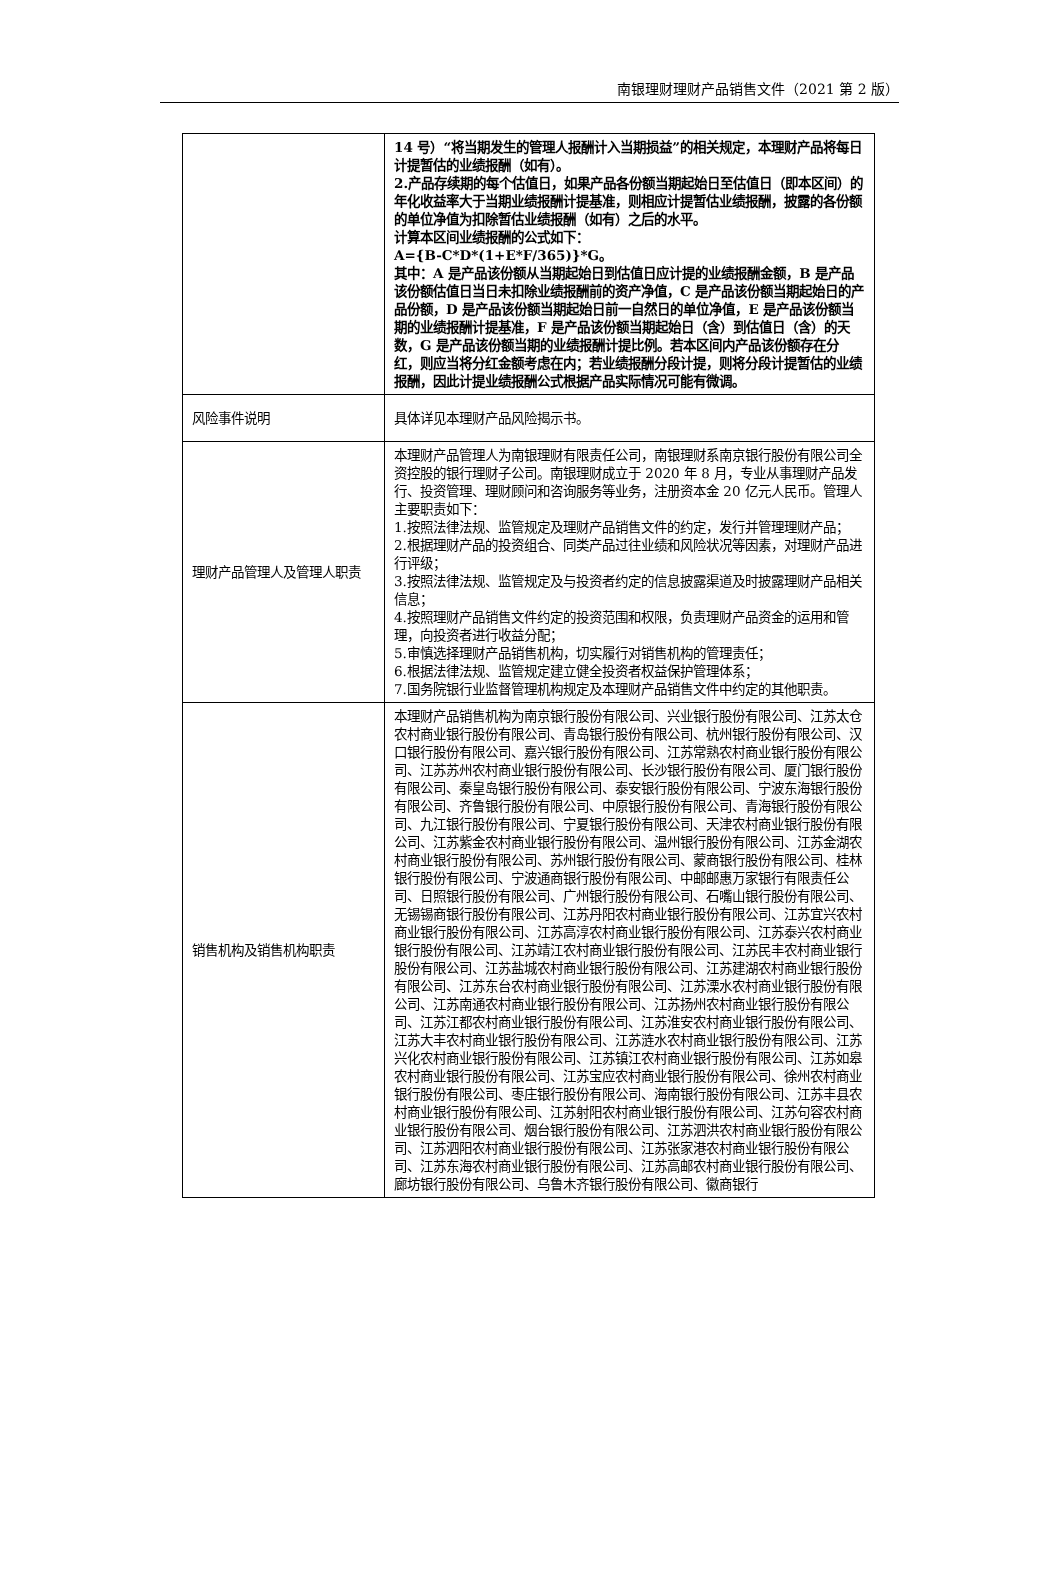南银理财理财产品销售文件（2021 第 2 版）
| | 14 号）“将当期发生的管理人报酬计入当期损益”的相关规定，本理财产品将每日计提暂估的业绩报酬（如有）。 2.产品存续期的每个估值日，如果产品各份额当期起始日至估值日（即本区间）的年化收益率大于当期业绩报酬计提基准，则相应计提暂估业绩报酬，披露的各份额的单位净值为扣除暂估业绩报酬（如有）之后的水平。 计算本区间业绩报酬的公式如下： A={B-C*D*(1+E*F/365)}*G。 其中：A 是产品该份额从当期起始日到估值日应计提的业绩报酬金额，B 是产品该份额估值日当日未扣除业绩报酬前的资产净值，C 是产品该份额当期起始日的产品份额，D 是产品该份额当期起始日前一自然日的单位净值，E 是产品该份额当期的业绩报酬计提基准，F 是产品该份额当期起始日（含）到估值日（含）的天数，G 是产品该份额当期的业绩报酬计提比例。若本区间内产品该份额存在分红，则应当将分红金额考虑在内；若业绩报酬分段计提，则将分段计提暂估的业绩报酬，因此计提业绩报酬公式根据产品实际情况可能有微调。 |
| 风险事件说明 | 具体详见本理财产品风险揭示书。 |
| 理财产品管理人及管理人职责 | 本理财产品管理人为南银理财有限责任公司，南银理财系南京银行股份有限公司全资控股的银行理财子公司。南银理财成立于 2020 年 8 月，专业从事理财产品发行、投资管理、理财顾问和咨询服务等业务，注册资本金 20 亿元人民币。管理人主要职责如下： 1.按照法律法规、监管规定及理财产品销售文件的约定，发行并管理理财产品； 2.根据理财产品的投资组合、同类产品过往业绩和风险状况等因素，对理财产品进行评级； 3.按照法律法规、监管规定及与投资者约定的信息披露渠道及时披露理财产品相关信息； 4.按照理财产品销售文件约定的投资范围和权限，负责理财产品资金的运用和管理，向投资者进行收益分配； 5.审慎选择理财产品销售机构，切实履行对销售机构的管理责任； 6.根据法律法规、监管规定建立健全投资者权益保护管理体系； 7.国务院银行业监督管理机构规定及本理财产品销售文件中约定的其他职责。 |
| 销售机构及销售机构职责 | 本理财产品销售机构为南京银行股份有限公司、兴业银行股份有限公司、江苏太仓农村商业银行股份有限公司、青岛银行股份有限公司、杭州银行股份有限公司、汉口银行股份有限公司、嘉兴银行股份有限公司、江苏常熟农村商业银行股份有限公司、江苏苏州农村商业银行股份有限公司、长沙银行股份有限公司、厦门银行股份有限公司、秦皇岛银行股份有限公司、泰安银行股份有限公司、宁波东海银行股份有限公司、齐鲁银行股份有限公司、中原银行股份有限公司、青海银行股份有限公司、九江银行股份有限公司、宁夏银行股份有限公司、天津农村商业银行股份有限公司、江苏紫金农村商业银行股份有限公司、温州银行股份有限公司、江苏金湖农村商业银行股份有限公司、苏州银行股份有限公司、蒙商银行股份有限公司、桂林银行股份有限公司、宁波通商银行股份有限公司、中邮邮惠万家银行有限责任公司、日照银行股份有限公司、广州银行股份有限公司、石嘴山银行股份有限公司、无锡锡商银行股份有限公司、江苏丹阳农村商业银行股份有限公司、江苏宜兴农村商业银行股份有限公司、江苏高淳农村商业银行股份有限公司、江苏泰兴农村商业银行股份有限公司、江苏靖江农村商业银行股份有限公司、江苏民丰农村商业银行股份有限公司、江苏盐城农村商业银行股份有限公司、江苏建湖农村商业银行股份有限公司、江苏东台农村商业银行股份有限公司、江苏溧水农村商业银行股份有限公司、江苏南通农村商业银行股份有限公司、江苏扬州农村商业银行股份有限公司、江苏江都农村商业银行股份有限公司、江苏淮安农村商业银行股份有限公司、江苏大丰农村商业银行股份有限公司、江苏涟水农村商业银行股份有限公司、江苏兴化农村商业银行股份有限公司、江苏镇江农村商业银行股份有限公司、江苏如皋农村商业银行股份有限公司、江苏宝应农村商业银行股份有限公司、徐州农村商业银行股份有限公司、枣庄银行股份有限公司、海南银行股份有限公司、江苏丰县农村商业银行股份有限公司、江苏射阳农村商业银行股份有限公司、江苏句容农村商业银行股份有限公司、烟台银行股份有限公司、江苏泗洪农村商业银行股份有限公司、江苏泗阳农村商业银行股份有限公司、江苏张家港农村商业银行股份有限公司、江苏东海农村商业银行股份有限公司、江苏高邮农村商业银行股份有限公司、廊坊银行股份有限公司、乌鲁木齐银行股份有限公司、徽商银行 |